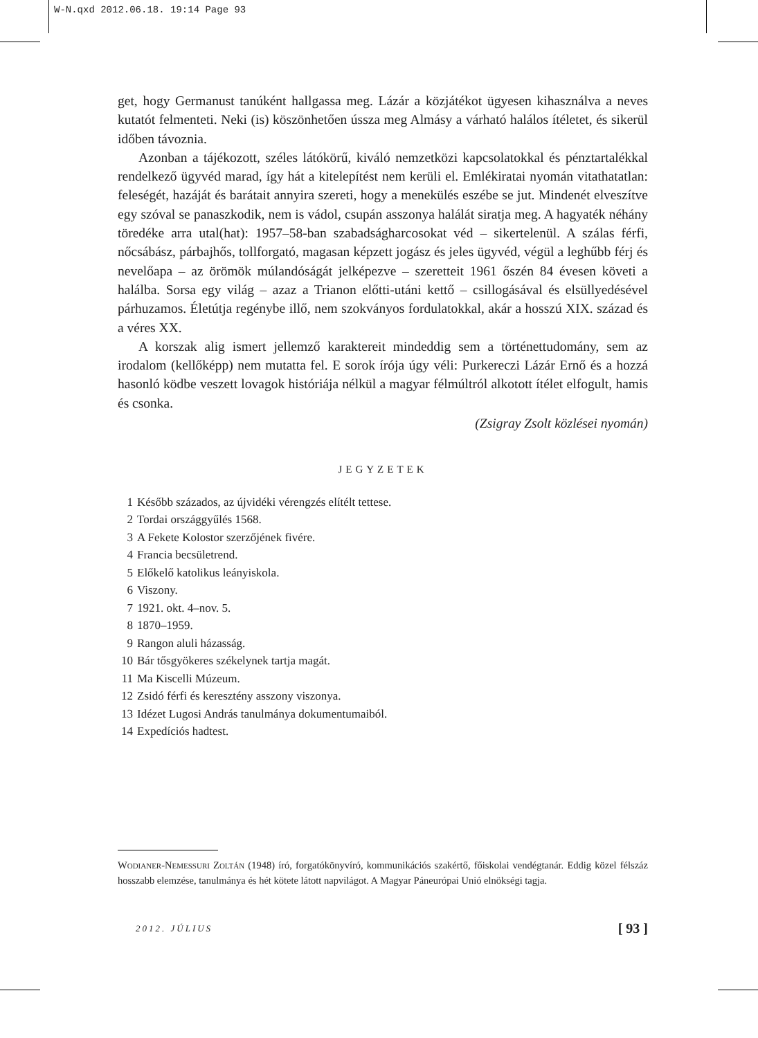W-N.qxd 2012.06.18. 19:14 Page 93
get, hogy Germanust tanúként hallgassa meg. Lázár a közjátékot ügyesen kihasználva a neves kutatót felmenteti. Neki (is) köszönhetően ússza meg Almásy a várható halálos ítéletet, és sikerül időben távoznia.
Azonban a tájékozott, széles látókörű, kiváló nemzetközi kapcsolatokkal és pénztartalékkal rendelkező ügyvéd marad, így hát a kitelepítést nem kerüli el. Emlékiratai nyomán vitathatatlan: feleségét, hazáját és barátait annyira szereti, hogy a menekülés eszébe se jut. Mindenét elveszítve egy szóval se panaszkodik, nem is vádol, csupán asszonya halálát siratja meg. A hagyaték néhány töredéke arra utal(hat): 1957–58-ban szabadságharcosokat véd – sikertelenül. A szálas férfi, nőcsábász, párbajhős, tollforgató, magasan képzett jogász és jeles ügyvéd, végül a leghűbb férj és nevelőapa – az örömök múlandóságát jelképezve – szeretteit 1961 őszén 84 évesen követi a halálba. Sorsa egy világ – azaz a Trianon előtti-utáni kettő – csillogásával és elsüllyedésével párhuzamos. Életútja regénybe illő, nem szokványos fordulatokkal, akár a hosszú XIX. század és a véres XX.
A korszak alig ismert jellemző karaktereit mindeddig sem a történettudomány, sem az irodalom (kellőképp) nem mutatta fel. E sorok írója úgy véli: Purkereczi Lázár Ernő és a hozzá hasonló ködbe veszett lovagok históriája nélkül a magyar félmúltról alkotott ítélet elfogult, hamis és csonka.
(Zsigray Zsolt közlései nyomán)
JEGYZETEK
1 Később százados, az újvidéki vérengzés elítélt tettese.
2 Tordai országgyűlés 1568.
3 A Fekete Kolostor szerzőjének fivére.
4 Francia becsületrend.
5 Előkelő katolikus leányiskola.
6 Viszony.
7 1921. okt. 4–nov. 5.
8 1870–1959.
9 Rangon aluli házasság.
10 Bár tősgyökeres székelynek tartja magát.
11 Ma Kiscelli Múzeum.
12 Zsidó férfi és keresztény asszony viszonya.
13 Idézet Lugosi András tanulmánya dokumentumaiból.
14 Expedíciós hadtest.
WODIANER-NEMESSURI ZOLTÁN (1948) író, forgatókönyvíró, kommunikációs szakértő, főiskolai vendégtanár. Eddig közel félszáz hosszabb elemzése, tanulmánya és hét kötete látott napvilágot. A Magyar Páneurópai Unió elnökségi tagja.
2012. JÚLIUS [ 93 ]